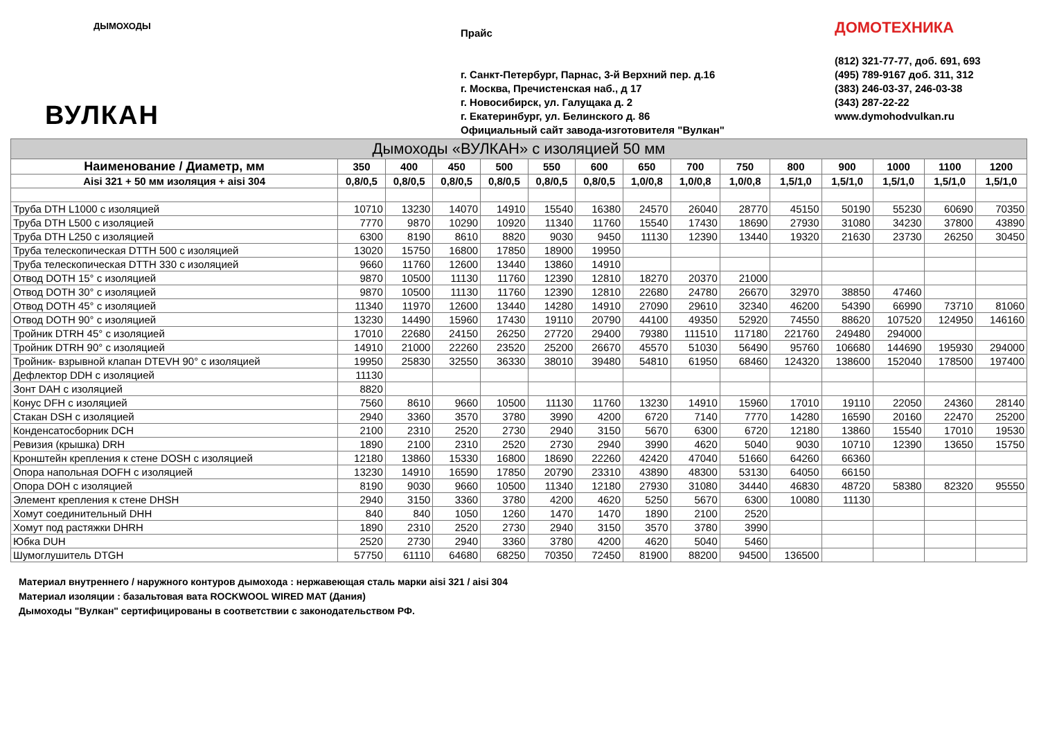ДЫМОХОДЫ
ВУЛКАН
Прайс
г. Санкт-Петербург, Парнас, 3-й Верхний пер. д.16
г. Москва, Пречистенская наб., д 17
г. Новосибирск, ул. Галущака д. 2
г. Екатеринбург, ул. Белинского д. 86
Официальный сайт завода-изготовителя "Вулкан"
ДОМОТЕХНИКА
(812) 321-77-77, доб. 691, 693
(495) 789-9167 доб. 311, 312
(383) 246-03-37, 246-03-38
(343) 287-22-22
www.dymohodvulkan.ru
| Дымоходы «ВУЛКАН» с изоляцией 50 мм | | | | | | | | | | | | | | |
| --- | --- | --- | --- | --- | --- | --- | --- | --- | --- | --- | --- | --- | --- | --- |
| Наименование / Диаметр, мм | 350 | 400 | 450 | 500 | 550 | 600 | 650 | 700 | 750 | 800 | 900 | 1000 | 1100 | 1200 |
| Aisi 321 + 50 мм изоляция + aisi 304 | 0,8/0,5 | 0,8/0,5 | 0,8/0,5 | 0,8/0,5 | 0,8/0,5 | 0,8/0,5 | 1,0/0,8 | 1,0/0,8 | 1,0/0,8 | 1,5/1,0 | 1,5/1,0 | 1,5/1,0 | 1,5/1,0 | 1,5/1,0 |
| Труба DTH L1000 с изоляцией | 10710 | 13230 | 14070 | 14910 | 15540 | 16380 | 24570 | 26040 | 28770 | 45150 | 50190 | 55230 | 60690 | 70350 |
| Труба DTH L500 с изоляцией | 7770 | 9870 | 10290 | 10920 | 11340 | 11760 | 15540 | 17430 | 18690 | 27930 | 31080 | 34230 | 37800 | 43890 |
| Труба DTH L250 с изоляцией | 6300 | 8190 | 8610 | 8820 | 9030 | 9450 | 11130 | 12390 | 13440 | 19320 | 21630 | 23730 | 26250 | 30450 |
| Труба телескопическая DTTH 500 с изоляцией | 13020 | 15750 | 16800 | 17850 | 18900 | 19950 | | | | | | | | |
| Труба телескопическая DTTH 330 с изоляцией | 9660 | 11760 | 12600 | 13440 | 13860 | 14910 | | | | | | | | |
| Отвод DOTH 15° с изоляцией | 9870 | 10500 | 11130 | 11760 | 12390 | 12810 | 18270 | 20370 | 21000 | | | | | |
| Отвод DOTH 30° с изоляцией | 9870 | 10500 | 11130 | 11760 | 12390 | 12810 | 22680 | 24780 | 26670 | 32970 | 38850 | 47460 | | |
| Отвод DOTH 45° с изоляцией | 11340 | 11970 | 12600 | 13440 | 14280 | 14910 | 27090 | 29610 | 32340 | 46200 | 54390 | 66990 | 73710 | 81060 |
| Отвод DOTH 90° с изоляцией | 13230 | 14490 | 15960 | 17430 | 19110 | 20790 | 44100 | 49350 | 52920 | 74550 | 88620 | 107520 | 124950 | 146160 |
| Тройник DTRH 45° с изоляцией | 17010 | 22680 | 24150 | 26250 | 27720 | 29400 | 79380 | 111510 | 117180 | 221760 | 249480 | 294000 | | |
| Тройник DTRH 90° с изоляцией | 14910 | 21000 | 22260 | 23520 | 25200 | 26670 | 45570 | 51030 | 56490 | 95760 | 106680 | 144690 | 195930 | 294000 |
| Тройник- взрывной клапан DTEVH 90° с изоляцией | 19950 | 25830 | 32550 | 36330 | 38010 | 39480 | 54810 | 61950 | 68460 | 124320 | 138600 | 152040 | 178500 | 197400 |
| Дефлектор DDH с изоляцией | 11130 | | | | | | | | | | | | | |
| Зонт DAH с изоляцией | 8820 | | | | | | | | | | | | | |
| Конус DFH с изоляцией | 7560 | 8610 | 9660 | 10500 | 11130 | 11760 | 13230 | 14910 | 15960 | 17010 | 19110 | 22050 | 24360 | 28140 |
| Стакан DSH с изоляцией | 2940 | 3360 | 3570 | 3780 | 3990 | 4200 | 6720 | 7140 | 7770 | 14280 | 16590 | 20160 | 22470 | 25200 |
| Конденсатосборник DCH | 2100 | 2310 | 2520 | 2730 | 2940 | 3150 | 5670 | 6300 | 6720 | 12180 | 13860 | 15540 | 17010 | 19530 |
| Ревизия (крышка) DRH | 1890 | 2100 | 2310 | 2520 | 2730 | 2940 | 3990 | 4620 | 5040 | 9030 | 10710 | 12390 | 13650 | 15750 |
| Кронштейн крепления к стене DOSH с изоляцией | 12180 | 13860 | 15330 | 16800 | 18690 | 22260 | 42420 | 47040 | 51660 | 64260 | 66360 | | | |
| Опора напольная DOFH с изоляцией | 13230 | 14910 | 16590 | 17850 | 20790 | 23310 | 43890 | 48300 | 53130 | 64050 | 66150 | | | |
| Опора DOH с изоляцией | 8190 | 9030 | 9660 | 10500 | 11340 | 12180 | 27930 | 31080 | 34440 | 46830 | 48720 | 58380 | 82320 | 95550 |
| Элемент крепления к стене DHSH | 2940 | 3150 | 3360 | 3780 | 4200 | 4620 | 5250 | 5670 | 6300 | 10080 | 11130 | | | |
| Хомут соединительный DHH | 840 | 840 | 1050 | 1260 | 1470 | 1470 | 1890 | 2100 | 2520 | | | | | |
| Хомут под растяжки DHRH | 1890 | 2310 | 2520 | 2730 | 2940 | 3150 | 3570 | 3780 | 3990 | | | | | |
| Юбка DUH | 2520 | 2730 | 2940 | 3360 | 3780 | 4200 | 4620 | 5040 | 5460 | | | | | |
| Шумоглушитель DTGH | 57750 | 61110 | 64680 | 68250 | 70350 | 72450 | 81900 | 88200 | 94500 | 136500 | | | | |
Материал внутреннего / наружного контуров дымохода : нержавеющая сталь марки aisi 321 / aisi 304
Материал изоляции : базальтовая вата ROCKWOOL WIRED MAT (Дания)
Дымоходы "Вулкан" сертифицированы в соответствии с законодательством РФ.